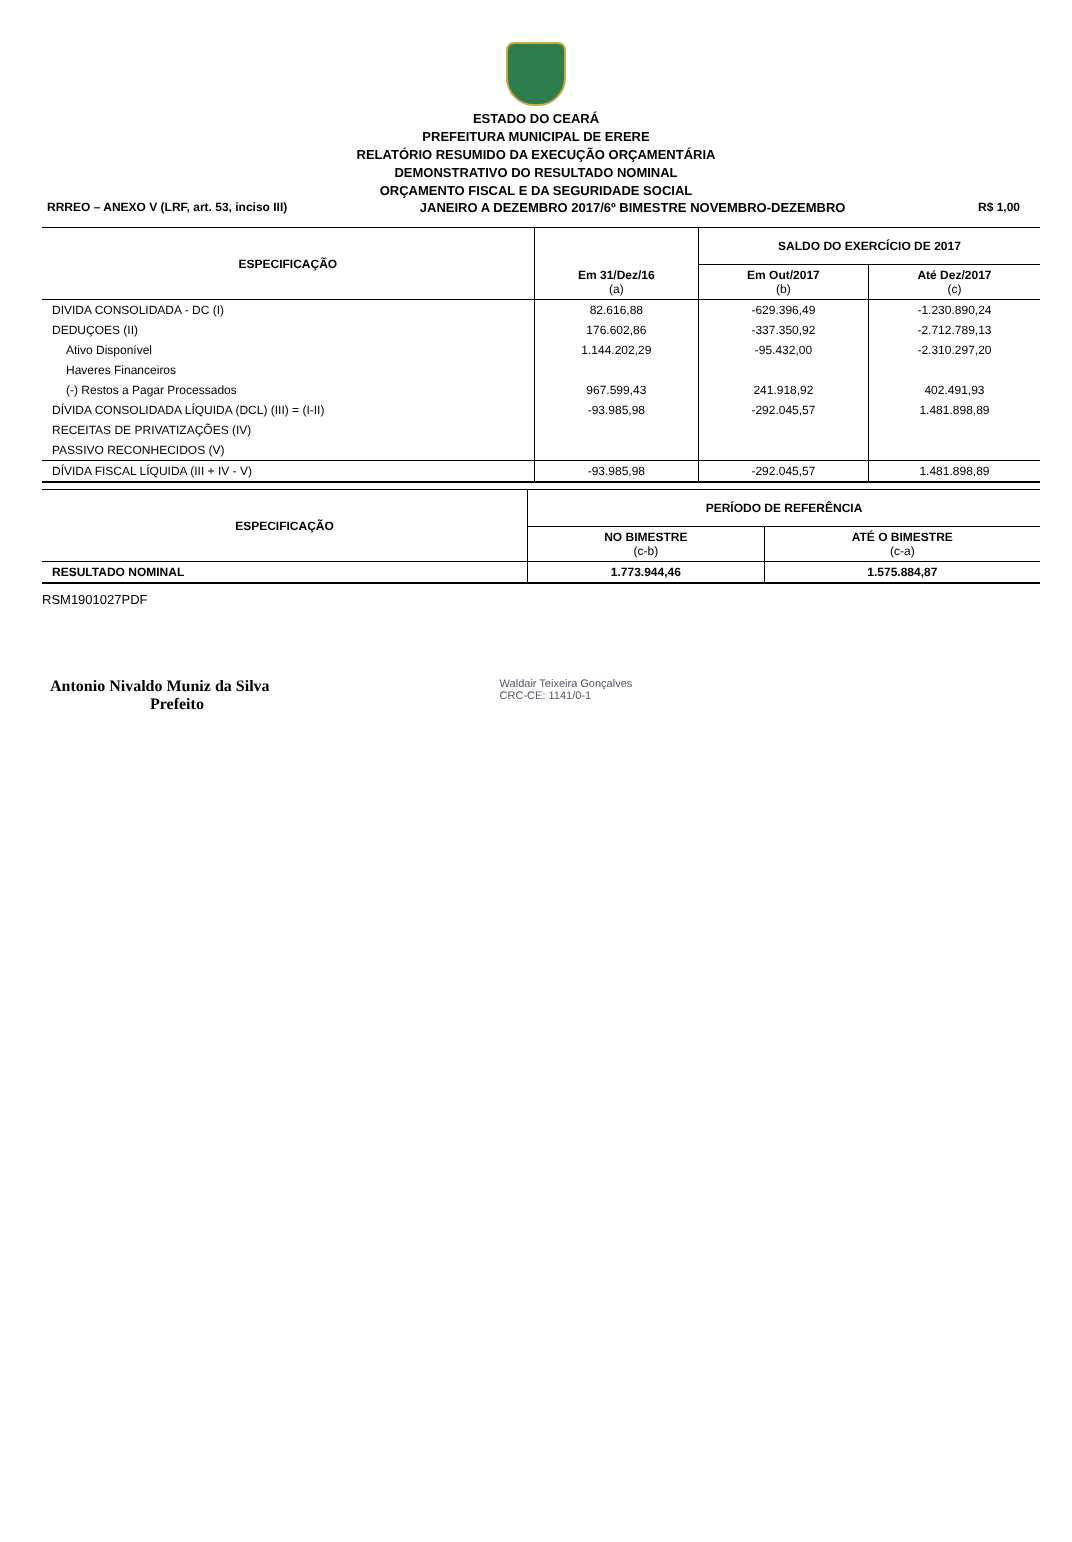ESTADO DO CEARÁ
PREFEITURA MUNICIPAL DE ERERE
RELATÓRIO RESUMIDO DA EXECUÇÃO ORÇAMENTÁRIA
DEMONSTRATIVO DO RESULTADO NOMINAL
ORÇAMENTO FISCAL E DA SEGURIDADE SOCIAL
RRREO – ANEXO V (LRF, art. 53, inciso III) JANEIRO A DEZEMBRO 2017/6º BIMESTRE NOVEMBRO-DEZEMBRO R$ 1,00
| ESPECIFICAÇÃO | Em 31/Dez/16 (a) | SALDO DO EXERCÍCIO DE 2017 | |
| --- | --- | --- | --- |
| | | Em Out/2017 (b) | Até Dez/2017 (c) |
| DIVIDA CONSOLIDADA - DC (I) | 82.616,88 | -629.396,49 | -1.230.890,24 |
| DEDUÇOES (II) | 176.602,86 | -337.350,92 | -2.712.789,13 |
| Ativo Disponível | 1.144.202,29 | -95.432,00 | -2.310.297,20 |
| Haveres Financeiros | | | |
| (-) Restos a Pagar Processados | 967.599,43 | 241.918,92 | 402.491,93 |
| DÍVIDA CONSOLIDADA LÍQUIDA (DCL) (III) = (I-II) | -93.985,98 | -292.045,57 | 1.481.898,89 |
| RECEITAS DE PRIVATIZAÇÕES (IV) | | | |
| PASSIVO RECONHECIDOS (V) | | | |
| DÍVIDA FISCAL LÍQUIDA (III + IV - V) | -93.985,98 | -292.045,57 | 1.481.898,89 |
| ESPECIFICAÇÃO | PERÍODO DE REFERÊNCIA | |
| --- | --- | --- |
| | NO BIMESTRE (c-b) | ATÉ O BIMESTRE (c-a) |
| RESULTADO NOMINAL | 1.773.944,46 | 1.575.884,87 |
RSM1901027PDF
Antonio Nivaldo Muniz da Silva
Prefeito
Waldair Teixeira Gonçalves
CRC-CE: 1141/0-1